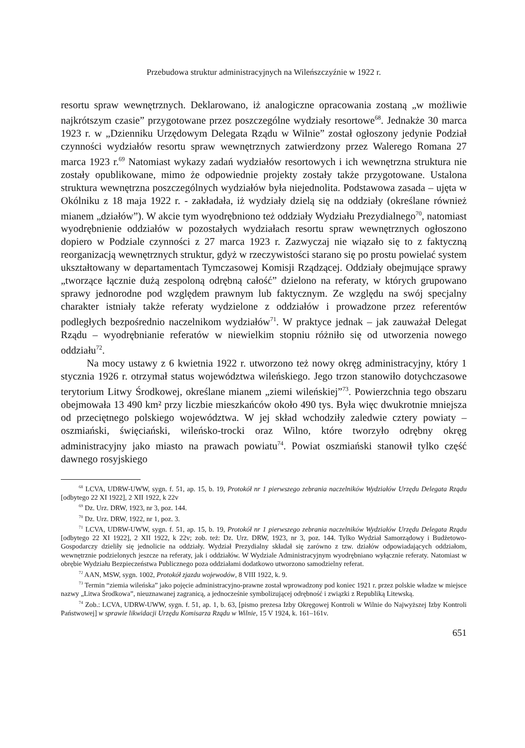Przebudowa struktur administracyjnych na Wileńszczyźnie w 1922 r.
resortu spraw wewnętrznych. Deklarowano, iż analogiczne opracowania zostaną „w możliwie najkrótszym czasie” przygotowane przez poszczególne wydziały resortowe<sup>68</sup>. Jednakże 30 marca 1923 r. w „Dzienniku Urzędowym Delegata Rządu w Wilnie” został ogłoszony jedynie Podział czynności wydziałów resortu spraw wewnętrznych zatwierdzony przez Walerego Romana 27 marca 1923 r.<sup>69</sup> Natomiast wykazy zadań wydziałów resortowych i ich wewnętrzna struktura nie zostały opublikowane, mimo że odpowiednie projekty zostały także przygotowane. Ustalona struktura wewnętrzna poszczególnych wydziałów była niejednolita. Podstawowa zasada – ujęta w Okólniku z 18 maja 1922 r. - zakładała, iż wydziały dzielą się na oddziały (określane również mianem „działów”). W akcie tym wyodrębniono też oddziały Wydziału Prezydialnego<sup>70</sup>, natomiast wyodrębnienie oddziałów w pozostałych wydziałach resortu spraw wewnętrznych ogłoszono dopiero w Podziale czynności z 27 marca 1923 r. Zazwyczaj nie wiązało się to z faktyczną reorganizacją wewnętrznych struktur, gdyż w rzeczywistości starano się po prostu powielać system ukształtowany w departamentach Tymczasowej Komisji Rządzącej. Oddziały obejmujące sprawy „tworzące łącznie dużą zespoloną odrębną całość” dzielono na referaty, w których grupowano sprawy jednorodne pod względem prawnym lub faktycznym. Ze względu na swój specjalny charakter istniały także referaty wydzielone z oddziałów i prowadzone przez referentów podległych bezpośrednio naczelnikom wydziałów<sup>71</sup>. W praktyce jednak – jak zauważał Delegat Rządu – wyodrębnianie referatów w niewielkim stopniu różniło się od utworzenia nowego oddziału<sup>72</sup>.
Na mocy ustawy z 6 kwietnia 1922 r. utworzono też nowy okręg administracyjny, który 1 stycznia 1926 r. otrzymał status województwa wileńskiego. Jego trzon stanowiło dotychczasowe terytorium Litwy Środkowej, określane mianem „ziemi wileńskiej”<sup>73</sup>. Powierzchnia tego obszaru obejmowała 13 490 km² przy liczbie mieszkańców około 490 tys. Była więc dwukrotnie mniejsza od przeciętnego polskiego województwa. W jej skład wchodziły zaledwie cztery powiaty – oszmiański, święciański, wileńsko-trocki oraz Wilno, które tworzyło odrębny okręg administracyjny jako miasto na prawach powiatu<sup>74</sup>. Powiat oszmiański stanowił tylko część dawnego rosyjskiego
<sup>68</sup> LCVA, UDRW-UWW, sygn. f. 51, ap. 15, b. 19, Protokół nr 1 pierwszego zebrania naczelników Wydziałów Urzędu Delegata Rządu [odbytego 22 XI 1922], 2 XII 1922, k 22v
<sup>69</sup> Dz. Urz. DRW, 1923, nr 3, poz. 144.
<sup>70</sup> Dz. Urz. DRW, 1922, nr 1, poz. 3.
<sup>71</sup> LCVA, UDRW-UWW, sygn. f. 51, ap. 15, b. 19, Protokół nr 1 pierwszego zebrania naczelników Wydziałów Urzędu Delegata Rządu [odbytego 22 XI 1922], 2 XII 1922, k 22v; zob. też: Dz. Urz. DRW, 1923, nr 3, poz. 144. Tylko Wydział Samorządowy i Budżetowo-Gospodarczy dzieliły się jednolicie na oddziały. Wydział Prezydialny składał się zarówno z tzw. działów odpowiadających oddziałom, wewnętrznie podzielonych jeszcze na referaty, jak i oddziałów. W Wydziale Administracyjnym wyodrębniano wyłącznie referaty. Natomiast w obrębie Wydziału Bezpieczeństwa Publicznego poza oddziałami dodatkowo utworzono samodzielny referat.
<sup>72</sup> AAN, MSW, sygn. 1002, Protokół zjazdu wojewodów, 8 VIII 1922, k. 9.
<sup>73</sup> Termin “ziemia wileńska” jako pojęcie administracyjno-prawne został wprowadzony pod koniec 1921 r. przez polskie władze w miejsce nazwy „Litwa Środkowa”, nieuznawanej zagranicą, a jednocześnie symbolizującej odrębność i związki z Republiką Litewską.
<sup>74</sup> Zob.: LCVA, UDRW-UWW, sygn. f. 51, ap. 1, b. 63, [pismo prezesa Izby Okręgowej Kontroli w Wilnie do Najwyższej Izby Kontroli Państwowej] w sprawie likwidacji Urzędu Komisarza Rządu w Wilnie, 15 V 1924, k. 161–161v.
651